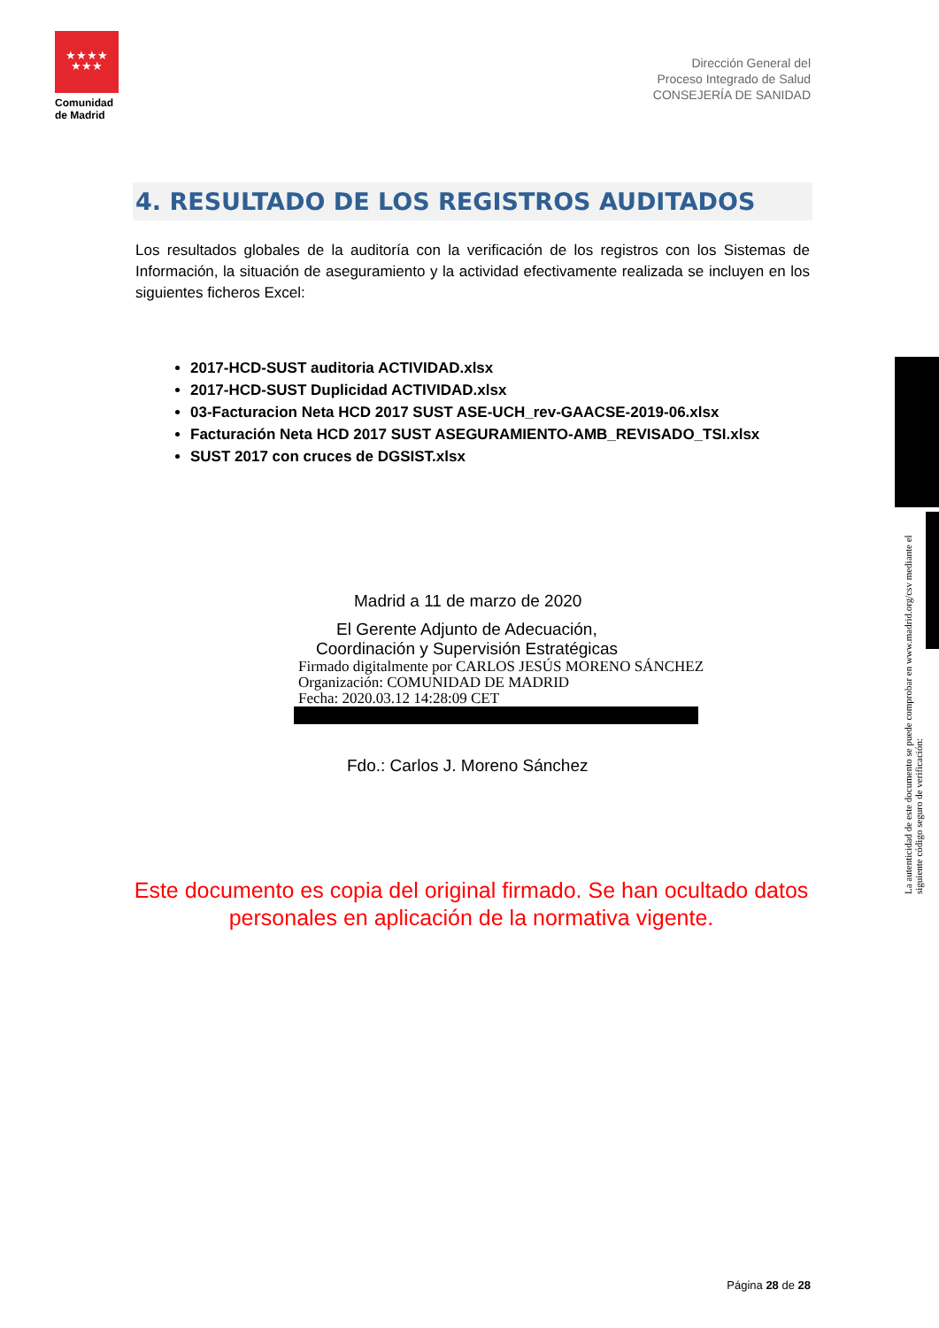★★★★
★★★
Comunidad de Madrid
Dirección General del
Proceso Integrado de Salud
CONSEJERÍA DE SANIDAD
4. RESULTADO DE LOS REGISTROS AUDITADOS
Los resultados globales de la auditoría con la verificación de los registros con los Sistemas de Información, la situación de aseguramiento y la actividad efectivamente realizada se incluyen en los siguientes ficheros Excel:
2017-HCD-SUST auditoria ACTIVIDAD.xlsx
2017-HCD-SUST Duplicidad ACTIVIDAD.xlsx
03-Facturacion Neta HCD 2017 SUST ASE-UCH_rev-GAACSE-2019-06.xlsx
Facturación Neta HCD 2017 SUST ASEGURAMIENTO-AMB_REVISADO_TSI.xlsx
SUST 2017 con cruces de DGSIST.xlsx
Madrid a 11 de marzo de 2020
El Gerente Adjunto de Adecuación,
Coordinación y Supervisión Estratégicas
Firmado digitalmente por CARLOS JESÚS MORENO SÁNCHEZ
Organización: COMUNIDAD DE MADRID
Fecha: 2020.03.12 14:28:09 CET
Fdo.: Carlos J. Moreno Sánchez
Este documento es copia del original firmado. Se han ocultado datos personales en aplicación de la normativa vigente.
La autenticidad de este documento se puede comprobar en www.madrid.org/csv mediante el siguiente código seguro de verificación:
Página 28 de 28